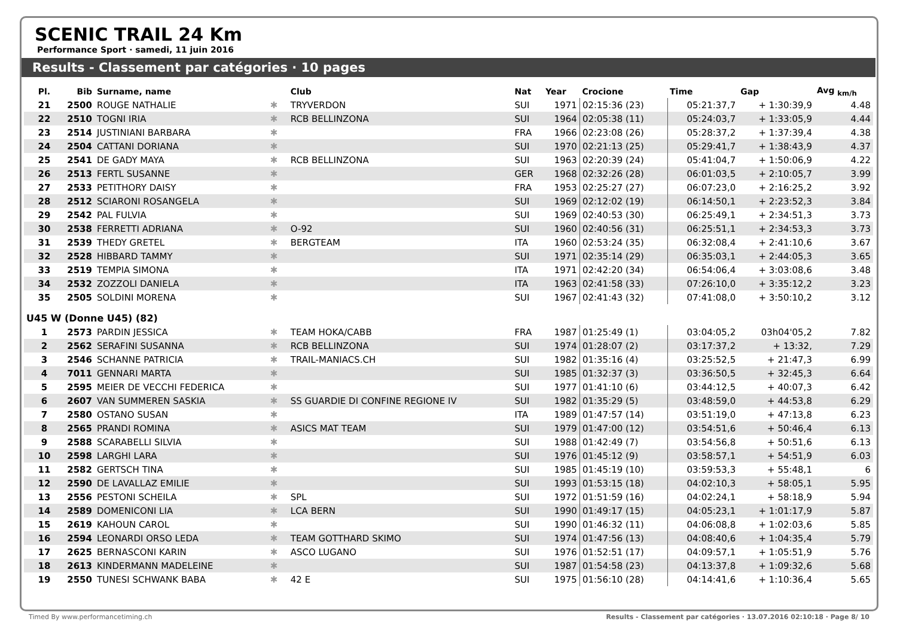SCENIC TRAIL 24 Km
Performance Sport · samedi, 11 juin 2016
Results - Classement par catégories · 10 pages
| Pl. | Bib | Surname, name | | Club | Nat | Year | Crocione | Time | Gap | Avg <sub>km/h</sub> |
| --- | --- | --- | --- | --- | --- | --- | --- | --- | --- | --- |
| 21 | 2500 | ROUGE NATHALIE | ✱ | TRYVERDON | SUI | 1971 | 02:15:36 (23) | 05:21:37,7 | + 1:30:39,9 | 4.48 |
| 22 | 2510 | TOGNI IRIA | ✱ | RCB BELLINZONA | SUI | 1964 | 02:05:38 (11) | 05:24:03,7 | + 1:33:05,9 | 4.44 |
| 23 | 2514 | JUSTINIANI BARBARA | ✱ | | FRA | 1966 | 02:23:08 (26) | 05:28:37,2 | + 1:37:39,4 | 4.38 |
| 24 | 2504 | CATTANI DORIANA | ✱ | | SUI | 1970 | 02:21:13 (25) | 05:29:41,7 | + 1:38:43,9 | 4.37 |
| 25 | 2541 | DE GADY MAYA | ✱ | RCB BELLINZONA | SUI | 1963 | 02:20:39 (24) | 05:41:04,7 | + 1:50:06,9 | 4.22 |
| 26 | 2513 | FERTL SUSANNE | ✱ | | GER | 1968 | 02:32:26 (28) | 06:01:03,5 | + 2:10:05,7 | 3.99 |
| 27 | 2533 | PETITHORY DAISY | ✱ | | FRA | 1953 | 02:25:27 (27) | 06:07:23,0 | + 2:16:25,2 | 3.92 |
| 28 | 2512 | SCIARONI ROSANGELA | ✱ | | SUI | 1969 | 02:12:02 (19) | 06:14:50,1 | + 2:23:52,3 | 3.84 |
| 29 | 2542 | PAL FULVIA | ✱ | | SUI | 1969 | 02:40:53 (30) | 06:25:49,1 | + 2:34:51,3 | 3.73 |
| 30 | 2538 | FERRETTI ADRIANA | ✱ | O-92 | SUI | 1960 | 02:40:56 (31) | 06:25:51,1 | + 2:34:53,3 | 3.73 |
| 31 | 2539 | THEDY GRETEL | ✱ | BERGTEAM | ITA | 1960 | 02:53:24 (35) | 06:32:08,4 | + 2:41:10,6 | 3.67 |
| 32 | 2528 | HIBBARD TAMMY | ✱ | | SUI | 1971 | 02:35:14 (29) | 06:35:03,1 | + 2:44:05,3 | 3.65 |
| 33 | 2519 | TEMPIA SIMONA | ✱ | | ITA | 1971 | 02:42:20 (34) | 06:54:06,4 | + 3:03:08,6 | 3.48 |
| 34 | 2532 | ZOZZOLI DANIELA | ✱ | | ITA | 1963 | 02:41:58 (33) | 07:26:10,0 | + 3:35:12,2 | 3.23 |
| 35 | 2505 | SOLDINI MORENA | ✱ | | SUI | 1967 | 02:41:43 (32) | 07:41:08,0 | + 3:50:10,2 | 3.12 |
| U45 W (Donne U45) (82) | | | | | | | | | | |
| 1 | 2573 | PARDIN JESSICA | ✱ | TEAM HOKA/CABB | FRA | 1987 | 01:25:49 (1) | 03:04:05,2 | 03h04'05,2 | 7.82 |
| 2 | 2562 | SERAFINI SUSANNA | ✱ | RCB BELLINZONA | SUI | 1974 | 01:28:07 (2) | 03:17:37,2 | + 13:32, | 7.29 |
| 3 | 2546 | SCHANNE PATRICIA | ✱ | TRAIL-MANIACS.CH | SUI | 1982 | 01:35:16 (4) | 03:25:52,5 | + 21:47,3 | 6.99 |
| 4 | 7011 | GENNARI MARTA | ✱ | | SUI | 1985 | 01:32:37 (3) | 03:36:50,5 | + 32:45,3 | 6.64 |
| 5 | 2595 | MEIER DE VECCHI FEDERICA | ✱ | | SUI | 1977 | 01:41:10 (6) | 03:44:12,5 | + 40:07,3 | 6.42 |
| 6 | 2607 | VAN SUMMEREN SASKIA | ✱ | SS GUARDIE DI CONFINE REGIONE IV | SUI | 1982 | 01:35:29 (5) | 03:48:59,0 | + 44:53,8 | 6.29 |
| 7 | 2580 | OSTANO SUSAN | ✱ | | ITA | 1989 | 01:47:57 (14) | 03:51:19,0 | + 47:13,8 | 6.23 |
| 8 | 2565 | PRANDI ROMINA | ✱ | ASICS MAT TEAM | SUI | 1979 | 01:47:00 (12) | 03:54:51,6 | + 50:46,4 | 6.13 |
| 9 | 2588 | SCARABELLI SILVIA | ✱ | | SUI | 1988 | 01:42:49 (7) | 03:54:56,8 | + 50:51,6 | 6.13 |
| 10 | 2598 | LARGHI LARA | ✱ | | SUI | 1976 | 01:45:12 (9) | 03:58:57,1 | + 54:51,9 | 6.03 |
| 11 | 2582 | GERTSCH TINA | ✱ | | SUI | 1985 | 01:45:19 (10) | 03:59:53,3 | + 55:48,1 | 6 |
| 12 | 2590 | DE LAVALLAZ EMILIE | ✱ | | SUI | 1993 | 01:53:15 (18) | 04:02:10,3 | + 58:05,1 | 5.95 |
| 13 | 2556 | PESTONI SCHEILA | ✱ | SPL | SUI | 1972 | 01:51:59 (16) | 04:02:24,1 | + 58:18,9 | 5.94 |
| 14 | 2589 | DOMENICONI LIA | ✱ | LCA BERN | SUI | 1990 | 01:49:17 (15) | 04:05:23,1 | + 1:01:17,9 | 5.87 |
| 15 | 2619 | KAHOUN CAROL | ✱ | | SUI | 1990 | 01:46:32 (11) | 04:06:08,8 | + 1:02:03,6 | 5.85 |
| 16 | 2594 | LEONARDI ORSO LEDA | ✱ | TEAM GOTTHARD SKIMO | SUI | 1974 | 01:47:56 (13) | 04:08:40,6 | + 1:04:35,4 | 5.79 |
| 17 | 2625 | BERNASCONI KARIN | ✱ | ASCO LUGANO | SUI | 1976 | 01:52:51 (17) | 04:09:57,1 | + 1:05:51,9 | 5.76 |
| 18 | 2613 | KINDERMANN MADELEINE | ✱ | | SUI | 1987 | 01:54:58 (23) | 04:13:37,8 | + 1:09:32,6 | 5.68 |
| 19 | 2550 | TUNESI SCHWANK BABA | ✱ | 42 E | SUI | 1975 | 01:56:10 (28) | 04:14:41,6 | + 1:10:36,4 | 5.65 |
Timed By www.performancetiming.ch Results - Classement par catégories · 13.07.2016 02:10:18 · Page 8/ 10